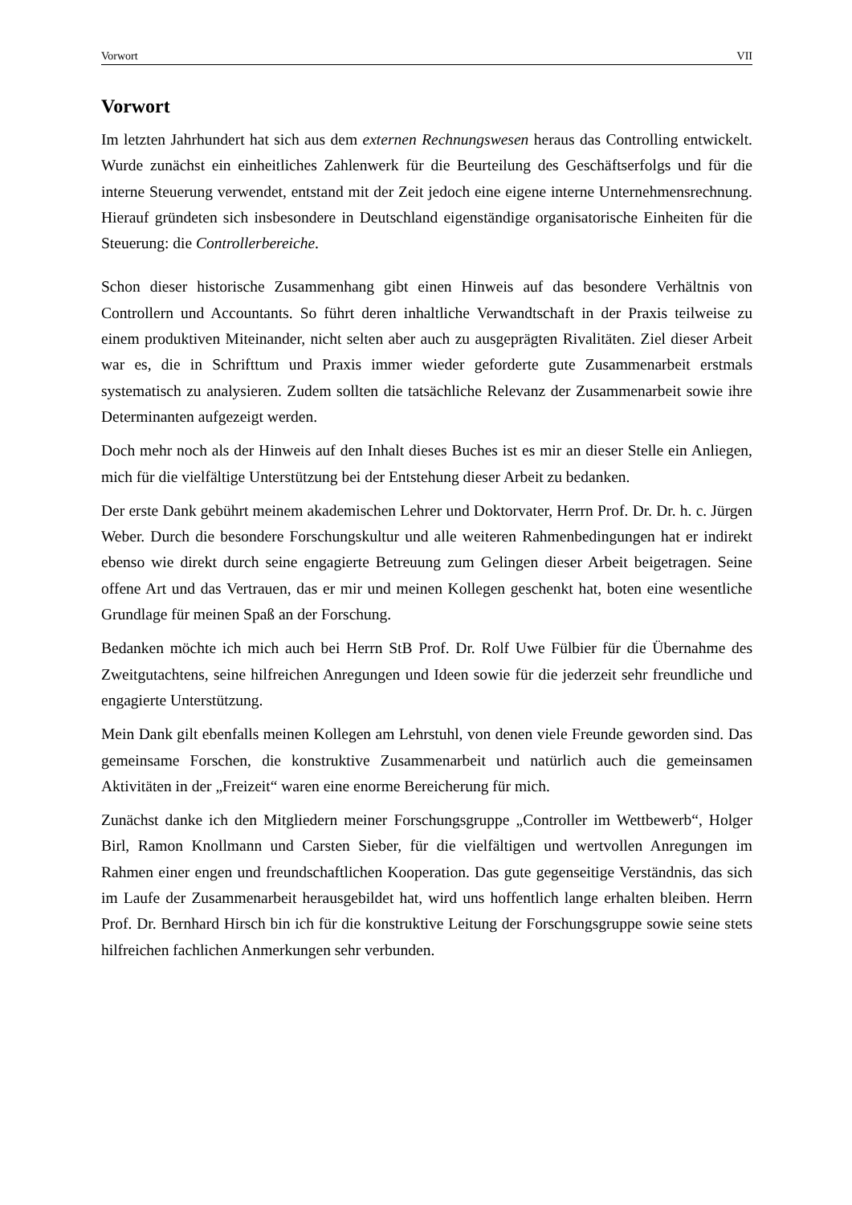Vorwort VII
Vorwort
Im letzten Jahrhundert hat sich aus dem externen Rechnungswesen heraus das Controlling entwickelt. Wurde zunächst ein einheitliches Zahlenwerk für die Beurteilung des Geschäftserfolgs und für die interne Steuerung verwendet, entstand mit der Zeit jedoch eine eigene interne Unternehmensrechnung. Hierauf gründeten sich insbesondere in Deutschland eigenständige organisatorische Einheiten für die Steuerung: die Controllerbereiche.
Schon dieser historische Zusammenhang gibt einen Hinweis auf das besondere Verhältnis von Controllern und Accountants. So führt deren inhaltliche Verwandtschaft in der Praxis teilweise zu einem produktiven Miteinander, nicht selten aber auch zu ausgeprägten Rivalitäten. Ziel dieser Arbeit war es, die in Schrifttum und Praxis immer wieder geforderte gute Zusammenarbeit erstmals systematisch zu analysieren. Zudem sollten die tatsächliche Relevanz der Zusammenarbeit sowie ihre Determinanten aufgezeigt werden.
Doch mehr noch als der Hinweis auf den Inhalt dieses Buches ist es mir an dieser Stelle ein Anliegen, mich für die vielfältige Unterstützung bei der Entstehung dieser Arbeit zu bedanken.
Der erste Dank gebührt meinem akademischen Lehrer und Doktorvater, Herrn Prof. Dr. Dr. h. c. Jürgen Weber. Durch die besondere Forschungskultur und alle weiteren Rahmenbedingungen hat er indirekt ebenso wie direkt durch seine engagierte Betreuung zum Gelingen dieser Arbeit beigetragen. Seine offene Art und das Vertrauen, das er mir und meinen Kollegen geschenkt hat, boten eine wesentliche Grundlage für meinen Spaß an der Forschung.
Bedanken möchte ich mich auch bei Herrn StB Prof. Dr. Rolf Uwe Fülbier für die Übernahme des Zweitgutachtens, seine hilfreichen Anregungen und Ideen sowie für die jederzeit sehr freundliche und engagierte Unterstützung.
Mein Dank gilt ebenfalls meinen Kollegen am Lehrstuhl, von denen viele Freunde geworden sind. Das gemeinsame Forschen, die konstruktive Zusammenarbeit und natürlich auch die gemeinsamen Aktivitäten in der „Freizeit“ waren eine enorme Bereicherung für mich.
Zunächst danke ich den Mitgliedern meiner Forschungsgruppe „Controller im Wettbewerb“, Holger Birl, Ramon Knollmann und Carsten Sieber, für die vielfältigen und wertvollen Anregungen im Rahmen einer engen und freundschaftlichen Kooperation. Das gute gegenseitige Verständnis, das sich im Laufe der Zusammenarbeit herausgebildet hat, wird uns hoffentlich lange erhalten bleiben. Herrn Prof. Dr. Bernhard Hirsch bin ich für die konstruktive Leitung der Forschungsgruppe sowie seine stets hilfreichen fachlichen Anmerkungen sehr verbunden.